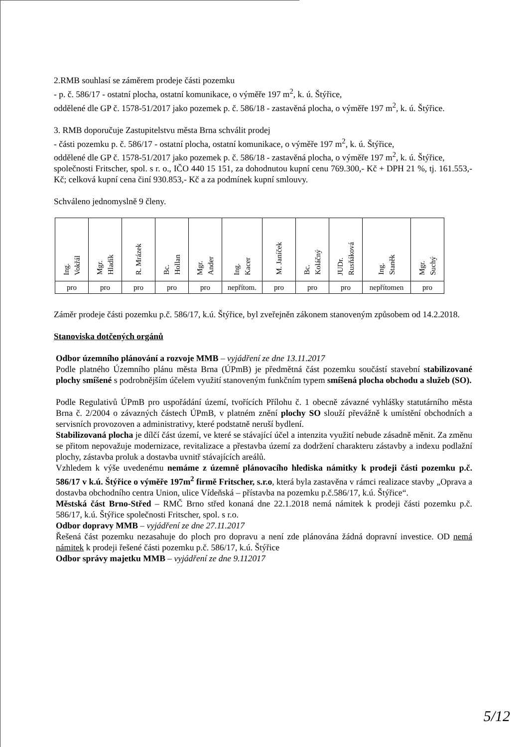2.RMB souhlasí se záměrem prodeje části pozemku
- p. č. 586/17 - ostatní plocha, ostatní komunikace, o výměře 197 m<sup>2</sup>, k. ú. Štýřice,
oddělené dle GP č. 1578-51/2017 jako pozemek p. č. 586/18 - zastavěná plocha, o výměře 197 m<sup>2</sup>, k. ú. Štýřice.
3. RMB doporučuje Zastupitelstvu města Brna schválit prodej
- části pozemku p. č. 586/17 - ostatní plocha, ostatní komunikace, o výměře 197 m<sup>2</sup>, k. ú. Štýřice,
oddělené dle GP č. 1578-51/2017 jako pozemek p. č. 586/18 - zastavěná plocha, o výměře 197 m<sup>2</sup>, k. ú. Štýřice,
společnosti Fritscher, spol. s r. o., IČO 440 15 151, za dohodnutou kupní cenu 769.300,- Kč + DPH 21 %, tj. 161.553,- Kč; celková kupní cena činí 930.853,- Kč a za podmínek kupní smlouvy.
Schváleno jednomyslně 9 členy.
| Ing. Vokřál | Mgr. Hladík | R. Mrázek | Bc. Hollan | Mgr. Ander | Ing. Kacer | M. Janíček | Bc. Koláčný | JUDr. Rusňáková | Ing. Staněk | Mgr. Suchý |
| pro | pro | pro | pro | pro | nepřítom. | pro | pro | pro | nepřítomen | pro |
Záměr prodeje části pozemku p.č. 586/17, k.ú. Štýřice, byl zveřejněn zákonem stanoveným způsobem od 14.2.2018.
Stanoviska dotčených orgánů
Odbor územního plánování a rozvoje MMB – vyjádření ze dne 13.11.2017
Podle platného Územního plánu města Brna (ÚPmB) je předmětná část pozemku součástí stavební stabilizované plochy smíšené s podrobnějším účelem využití stanoveným funkčním typem smíšená plocha obchodu a služeb (SO).
Podle Regulativů ÚPmB pro uspořádání území, tvořících Přílohu č. 1 obecně závazné vyhlášky statutárního města Brna č. 2/2004 o závazných částech ÚPmB, v platném znění plochy SO slouží převážně k umístění obchodních a servisních provozoven a administrativy, které podstatně neruší bydlení.
Stabilizovaná plocha je dílčí část území, ve které se stávající účel a intenzita využití nebude zásadně měnit. Za změnu se přitom nepovažuje modernizace, revitalizace a přestavba území za dodržení charakteru zástavby a indexu podlažní plochy, zástavba proluk a dostavba uvnitř stávajících areálů.
Vzhledem k výše uvedenému nemáme z územně plánovacího hlediska námitky k prodeji části pozemku p.č. 586/17 v k.ú. Štýřice o výměře 197m<sup>2</sup> firmě Fritscher, s.r.o, která byla zastavěna v rámci realizace stavby „Oprava a dostavba obchodního centra Union, ulice Vídeňská – přístavba na pozemku p.č.586/17, k.ú. Štýřice“.
Městská část Brno-Střed – RMČ Brno střed konaná dne 22.1.2018 nemá námitek k prodeji části pozemku p.č. 586/17, k.ú. Štýřice společnosti Fritscher, spol. s r.o.
Odbor dopravy MMB – vyjádření ze dne 27.11.2017
Řešená část pozemku nezasahuje do ploch pro dopravu a není zde plánována žádná dopravní investice. OD nemá námitek k prodeji řešené části pozemku p.č. 586/17, k.ú. Štýřice
Odbor správy majetku MMB – vyjádření ze dne 9.112017
5/12